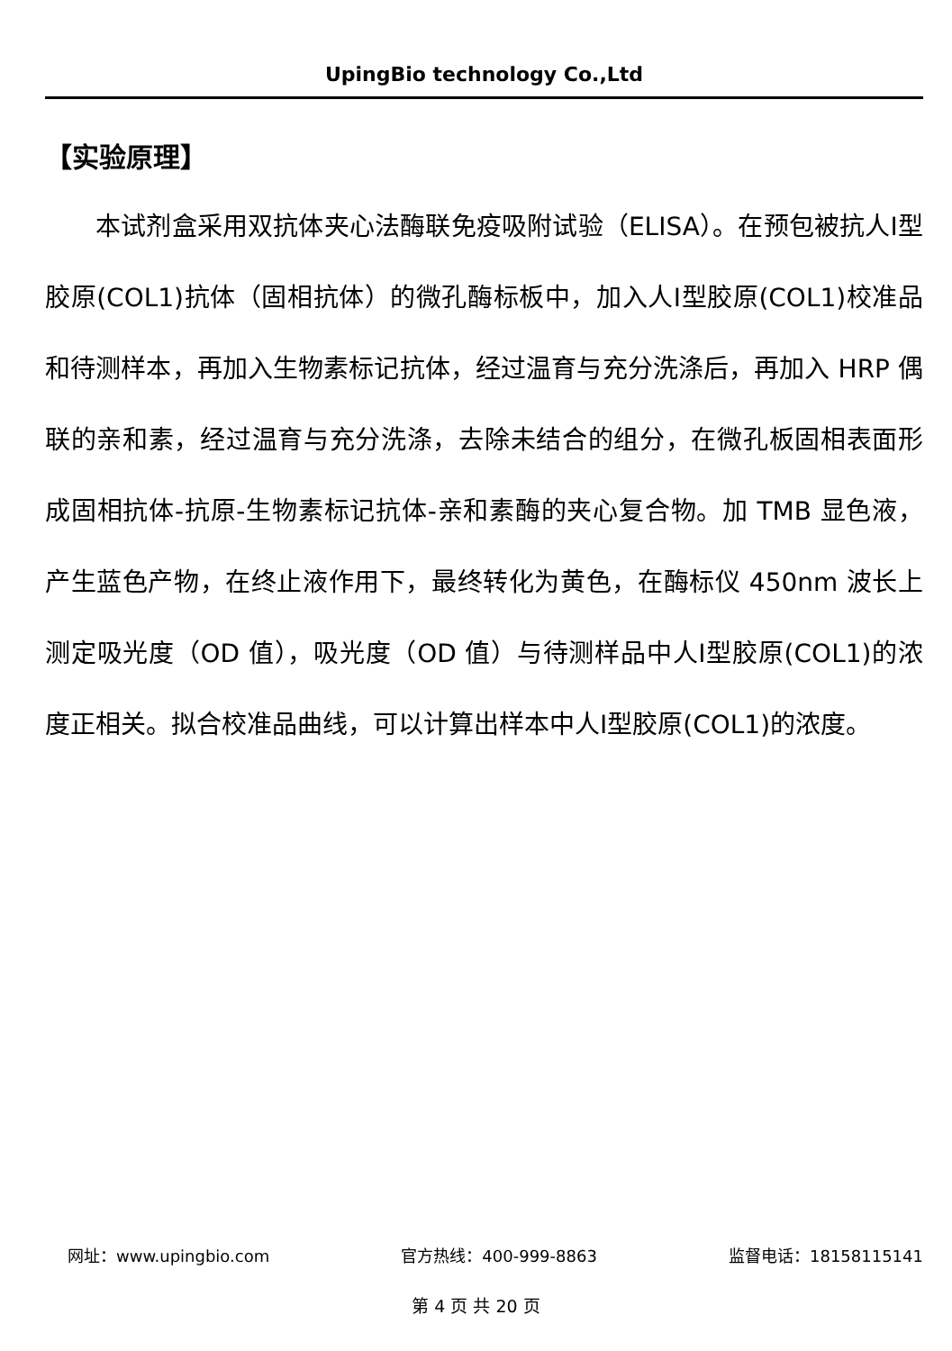UpingBio technology Co.,Ltd
【实验原理】
本试剂盒采用双抗体夹心法酶联免疫吸附试验（ELISA）。在预包被抗人Ⅰ型胶原(COL1)抗体（固相抗体）的微孔酶标板中，加入人Ⅰ型胶原(COL1)校准品和待测样本，再加入生物素标记抗体，经过温育与充分洗涤后，再加入 HRP 偶联的亲和素，经过温育与充分洗涤，去除未结合的组分，在微孔板固相表面形成固相抗体-抗原-生物素标记抗体-亲和素酶的夹心复合物。加 TMB 显色液，产生蓝色产物，在终止液作用下，最终转化为黄色，在酶标仪 450nm 波长上测定吸光度（OD 值），吸光度（OD 值）与待测样品中人Ⅰ型胶原(COL1)的浓度正相关。拟合校准品曲线，可以计算出样本中人Ⅰ型胶原(COL1)的浓度。
网址：www.upingbio.com 官方热线：400-999-8863 监督电话：18158115141
第 4 页 共 20 页